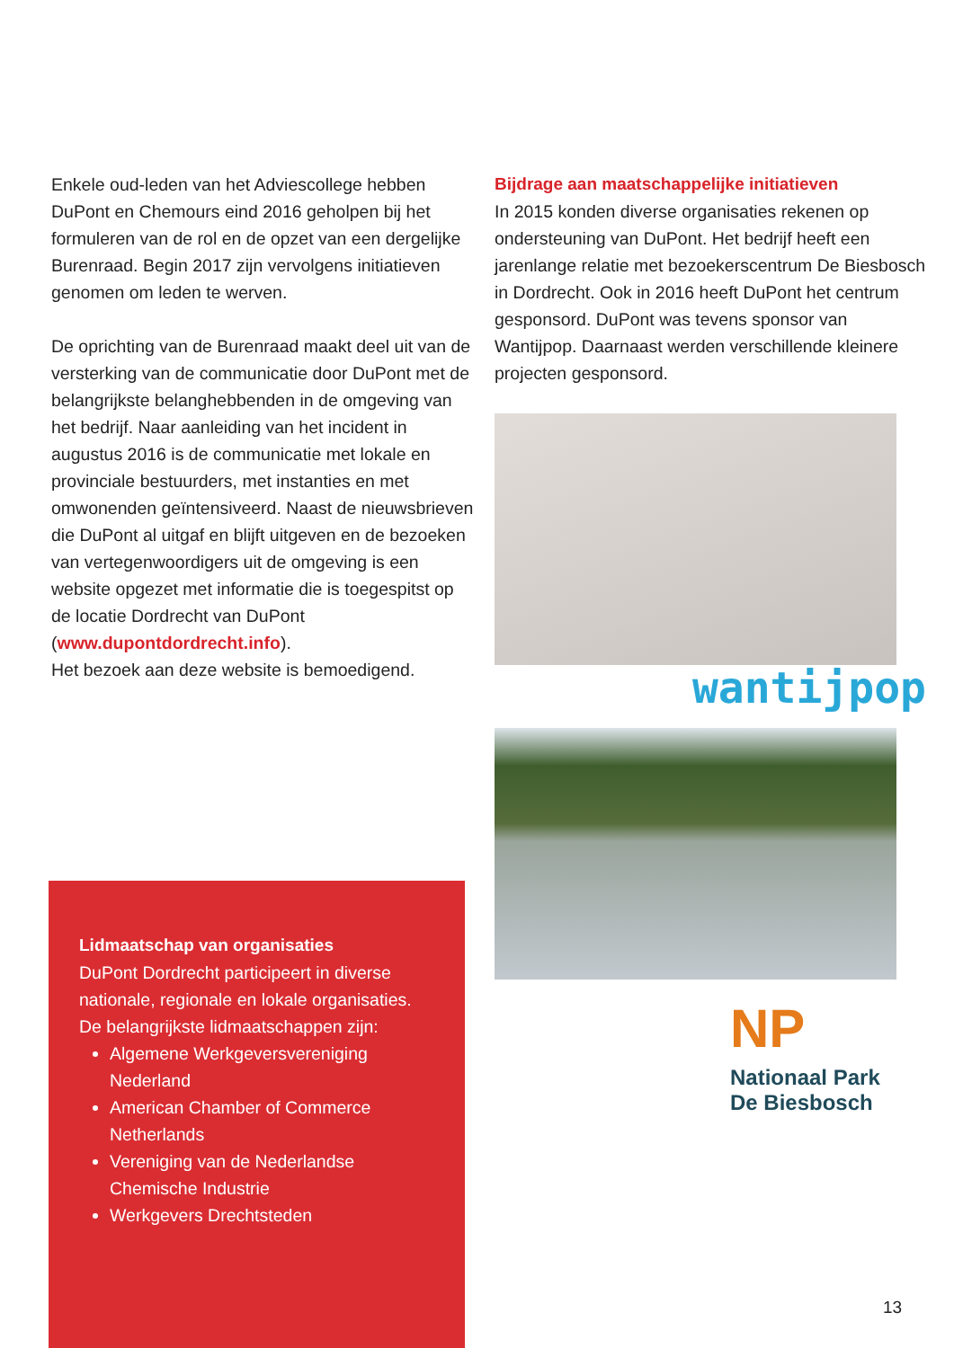Enkele oud-leden van het Adviescollege hebben DuPont en Chemours eind 2016 geholpen bij het formuleren van de rol en de opzet van een dergelijke Burenraad. Begin 2017 zijn vervolgens initiatieven genomen om leden te werven.
De oprichting van de Burenraad maakt deel uit van de versterking van de communicatie door DuPont met de belangrijkste belanghebbenden in de omgeving van het bedrijf. Naar aanleiding van het incident in augustus 2016 is de communicatie met lokale en provinciale bestuurders, met instanties en met omwonenden geïntensiveerd. Naast de nieuwsbrieven die DuPont al uitgaf en blijft uitgeven en de bezoeken van vertegenwoordigers uit de omgeving is een website opgezet met informatie die is toegespitst op de locatie Dordrecht van DuPont (www.dupontdordrecht.info).
Het bezoek aan deze website is bemoedigend.
Bijdrage aan maatschappelijke initiatieven
In 2015 konden diverse organisaties rekenen op ondersteuning van DuPont. Het bedrijf heeft een jarenlange relatie met bezoekerscentrum De Biesbosch in Dordrecht. Ook in 2016 heeft DuPont het centrum gesponsord. DuPont was tevens sponsor van Wantijpop. Daarnaast werden verschillende kleinere projecten gesponsord.
wantijpop
NP
Nationaal Park
De Biesbosch
Lidmaatschap van organisaties
DuPont Dordrecht participeert in diverse nationale, regionale en lokale organisaties. De belangrijkste lidmaatschappen zijn:
Algemene Werkgeversvereniging Nederland
American Chamber of Commerce Netherlands
Vereniging van de Nederlandse Chemische Industrie
Werkgevers Drechtsteden
13